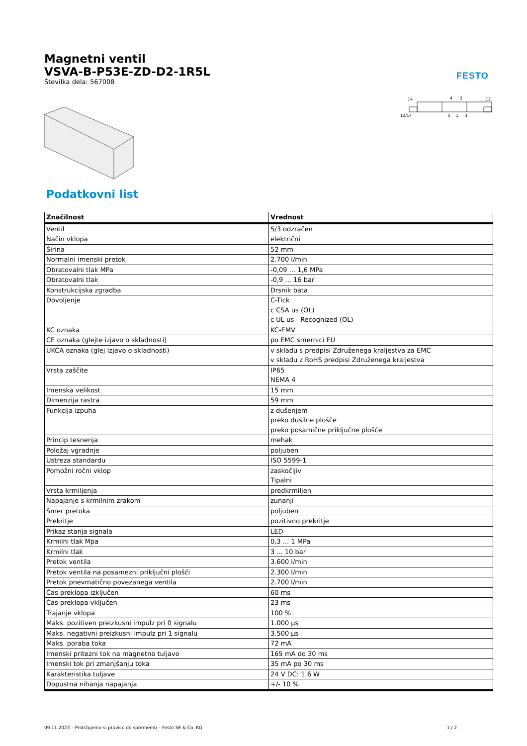Magnetni ventil
VSVA-B-P53E-ZD-D2-1R5L
Številka dela: 567008
FESTO
14
4
2
12
12/14
5
1
3
Podatkovni list
| Značilnost | Vrednost |
| --- | --- |
| Ventil | 5/3 odzračen |
| Način vklopa | električni |
| Širina | 52 mm |
| Normalni imenski pretok | 2.700 l/min |
| Obratovalni tlak MPa | -0,09 ... 1,6 MPa |
| Obratovalni tlak | -0,9 ... 16 bar |
| Konstrukcijska zgradba | Drsnik bata |
| Dovoljenje | C-Tick c CSA us (OL) c UL us - Recognized (OL) |
| KC oznaka | KC-EMV |
| CE oznaka (glejte izjavo o skladnosti) | po EMC smernici EU |
| UKCA oznaka (glej Izjavo o skladnosti) | v skladu s predpisi Združenega kraljestva za EMC v skladu z RoHS predpisi Združenega kraljestva |
| Vrsta zaščite | IP65 NEMA 4 |
| Imenska velikost | 15 mm |
| Dimenzija rastra | 59 mm |
| Funkcija izpuha | z dušenjem preko dušilne plošče preko posamične priključne plošče |
| Princip tesnenja | mehak |
| Položaj vgradnje | poljuben |
| Ustreza standardu | ISO 5599-1 |
| Pomožni ročni vklop | zaskočljiv Tipalni |
| Vrsta krmiljenja | predkrmiljen |
| Napajanje s krmilnim zrakom | zunanji |
| Smer pretoka | poljuben |
| Prekritje | pozitivno prekritje |
| Prikaz stanja signala | LED |
| Krmilni tlak Mpa | 0,3 ... 1 MPa |
| Krmilni tlak | 3 ... 10 bar |
| Pretok ventila | 3.600 l/min |
| Pretok ventila na posamezni priključni plošči | 2.300 l/min |
| Pretok pnevmatično povezanega ventila | 2.700 l/min |
| Čas preklopa izključen | 60 ms |
| Čas preklopa vključen | 23 ms |
| Trajanje vklopa | 100 % |
| Maks. pozitiven preizkusni impulz pri 0 signalu | 1.000 µs |
| Maks. negativni preizkusni impulz pri 1 signalu | 3.500 µs |
| Maks. poraba toka | 72 mA |
| Imenski pritezni tok na magnetno tuljavo | 165 mA do 30 ms |
| Imenski tok pri zmanjšanju toka | 35 mA po 30 ms |
| Karakteristika tuljave | 24 V DC: 1,6 W |
| Dopustna nihanja napajanja | +/- 10 % |
09.11.2023 – Pridržujemo si pravico do sprememb – Festo SE & Co. KG 1 / 2